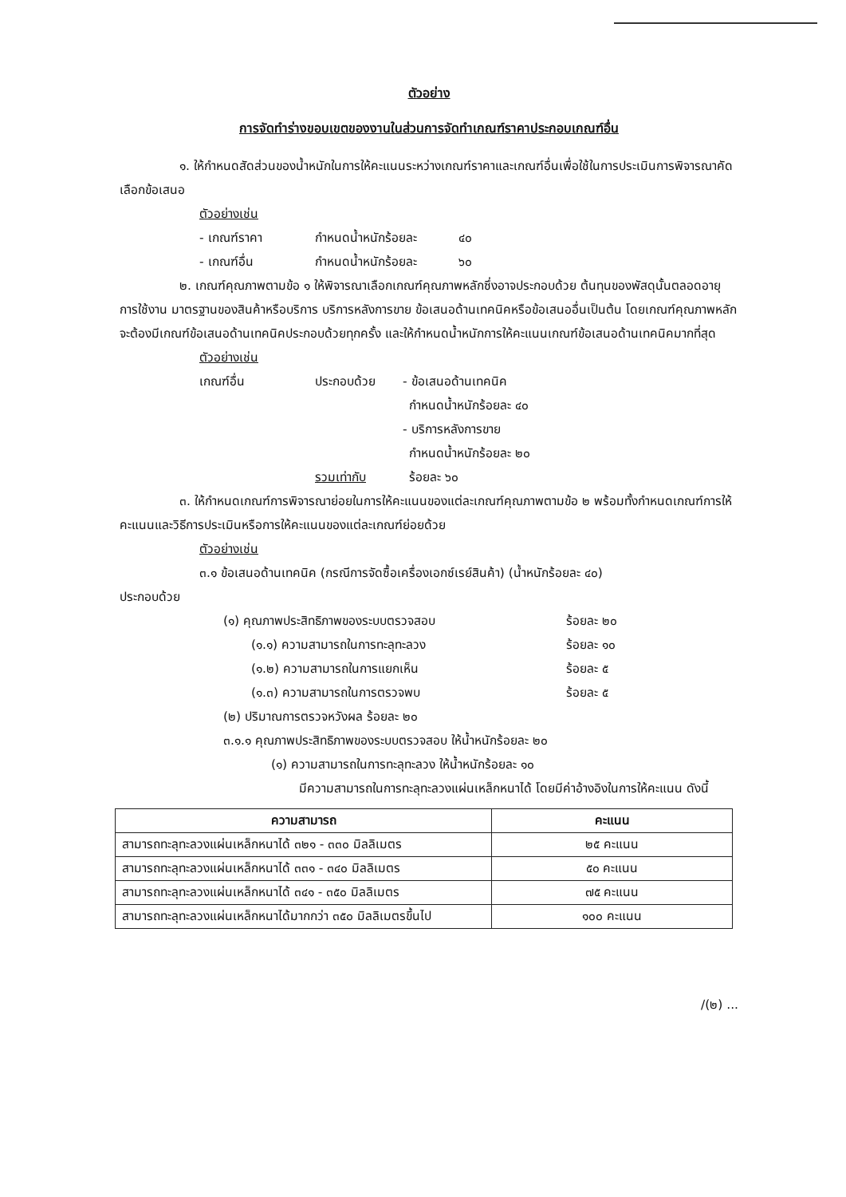ตัวอย่าง
การจัดทำร่างขอบเขตของงานในส่วนการจัดทำเกณฑ์ราคาประกอบเกณฑ์อื่น
๑. ให้กำหนดสัดส่วนของน้ำหนักในการให้คะแนนระหว่างเกณฑ์ราคาและเกณฑ์อื่นเพื่อใช้ในการประเมินการพิจารณาคัดเลือกข้อเสนอ
ตัวอย่างเช่น
- เกณฑ์ราคา กำหนดน้ำหนักร้อยละ ๔๐
- เกณฑ์อื่น กำหนดน้ำหนักร้อยละ ๖๐
๒. เกณฑ์คุณภาพตามข้อ ๑ ให้พิจารณาเลือกเกณฑ์คุณภาพหลักซึ่งอาจประกอบด้วย ต้นทุนของพัสดุนั้นตลอดอายุการใช้งาน มาตรฐานของสินค้าหรือบริการ บริการหลังการขาย ข้อเสนอด้านเทคนิคหรือข้อเสนออื่นเป็นต้น โดยเกณฑ์คุณภาพหลักจะต้องมีเกณฑ์ข้อเสนอด้านเทคนิคประกอบด้วยทุกครั้ง และให้กำหนดน้ำหนักการให้คะแนนเกณฑ์ข้อเสนอด้านเทคนิคมากที่สุด
ตัวอย่างเช่น
เกณฑ์อื่น ประกอบด้วย - ข้อเสนอด้านเทคนิค
กำหนดน้ำหนักร้อยละ ๔๐
- บริการหลังการขาย
กำหนดน้ำหนักร้อยละ ๒๐
รวมเท่ากับ ร้อยละ ๖๐
๓. ให้กำหนดเกณฑ์การพิจารณาย่อยในการให้คะแนนของแต่ละเกณฑ์คุณภาพตามข้อ ๒ พร้อมทั้งกำหนดเกณฑ์การให้คะแนนและวิธีการประเมินหรือการให้คะแนนของแต่ละเกณฑ์ย่อยด้วย
ตัวอย่างเช่น
๓.๑ ข้อเสนอด้านเทคนิค (กรณีการจัดซื้อเครื่องเอกซ์เรย์สินค้า) (น้ำหนักร้อยละ ๔๐)
ประกอบด้วย
(๑) คุณภาพประสิทธิภาพของระบบตรวจสอบ ร้อยละ ๒๐
(๑.๑) ความสามารถในการทะลุทะลวง ร้อยละ ๑๐
(๑.๒) ความสามารถในการแยกเห็น ร้อยละ ๕
(๑.๓) ความสามารถในการตรวจพบ ร้อยละ ๕
(๒) ปริมาณการตรวจหวังผล ร้อยละ ๒๐
๓.๑.๑ คุณภาพประสิทธิภาพของระบบตรวจสอบ ให้น้ำหนักร้อยละ ๒๐
(๑) ความสามารถในการทะลุทะลวง ให้น้ำหนักร้อยละ ๑๐
มีความสามารถในการทะลุทะลวงแผ่นเหล็กหนาได้ โดยมีค่าอ้างอิงในการให้คะแนน ดังนี้
| ความสามารถ | คะแนน |
| --- | --- |
| สามารถทะลุทะลวงแผ่นเหล็กหนาได้ ๓๒๑ - ๓๓๐ มิลลิเมตร | ๒๕ คะแนน |
| สามารถทะลุทะลวงแผ่นเหล็กหนาได้ ๓๓๑ - ๓๔๐ มิลลิเมตร | ๕๐ คะแนน |
| สามารถทะลุทะลวงแผ่นเหล็กหนาได้ ๓๔๑ - ๓๕๐ มิลลิเมตร | ๗๕ คะแนน |
| สามารถทะลุทะลวงแผ่นเหล็กหนาได้มากกว่า ๓๕๐ มิลลิเมตรขึ้นไป | ๑๐๐ คะแนน |
/(๒) ...